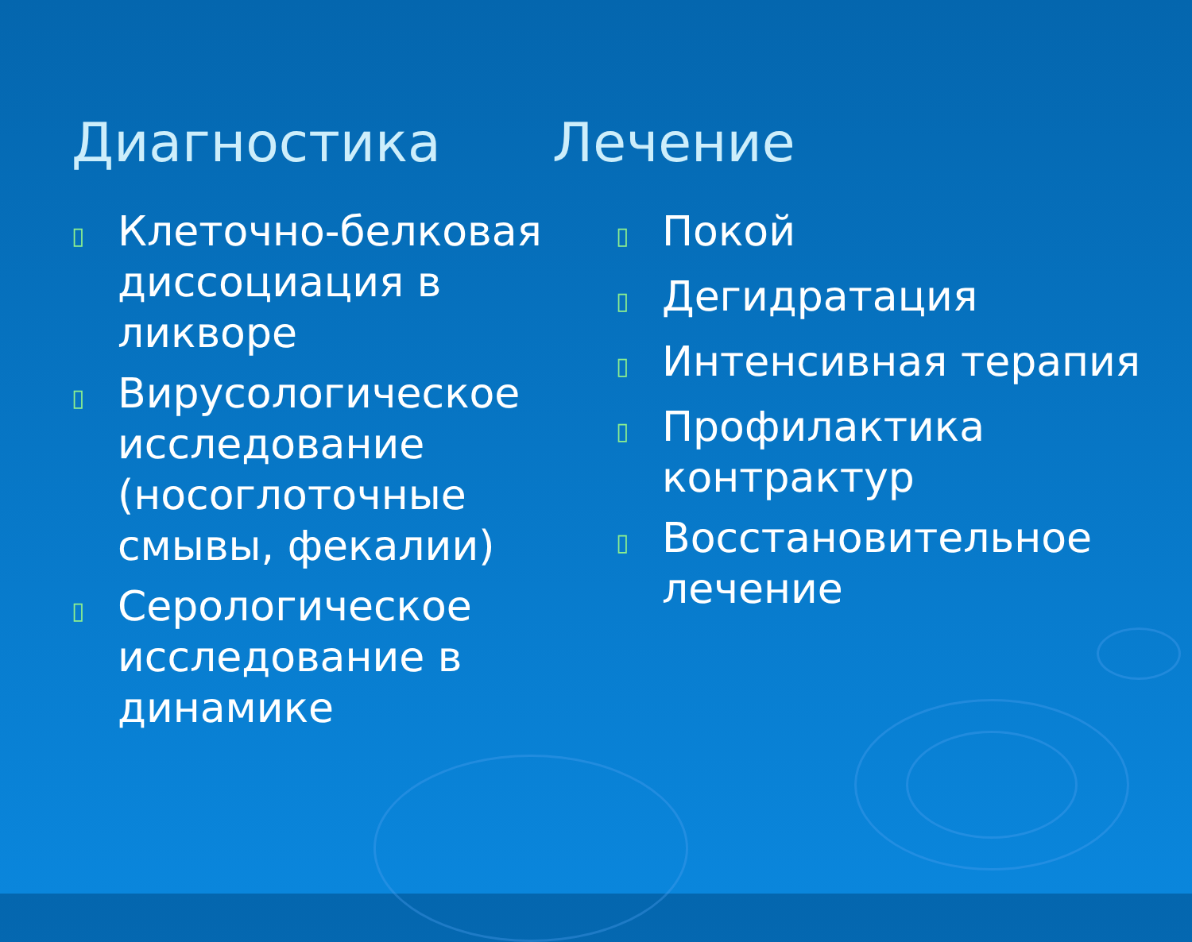Диагностика
▯ Клеточно-белковая диссоциация в ликворе
▯ Вирусологическое исследование (носоглоточные смывы, фекалии)
▯ Серологическое исследование в динамике
Лечение
▯ Покой
▯ Дегидратация
▯ Интенсивная терапия
▯ Профилактика контрактур
▯ Восстановительное лечение